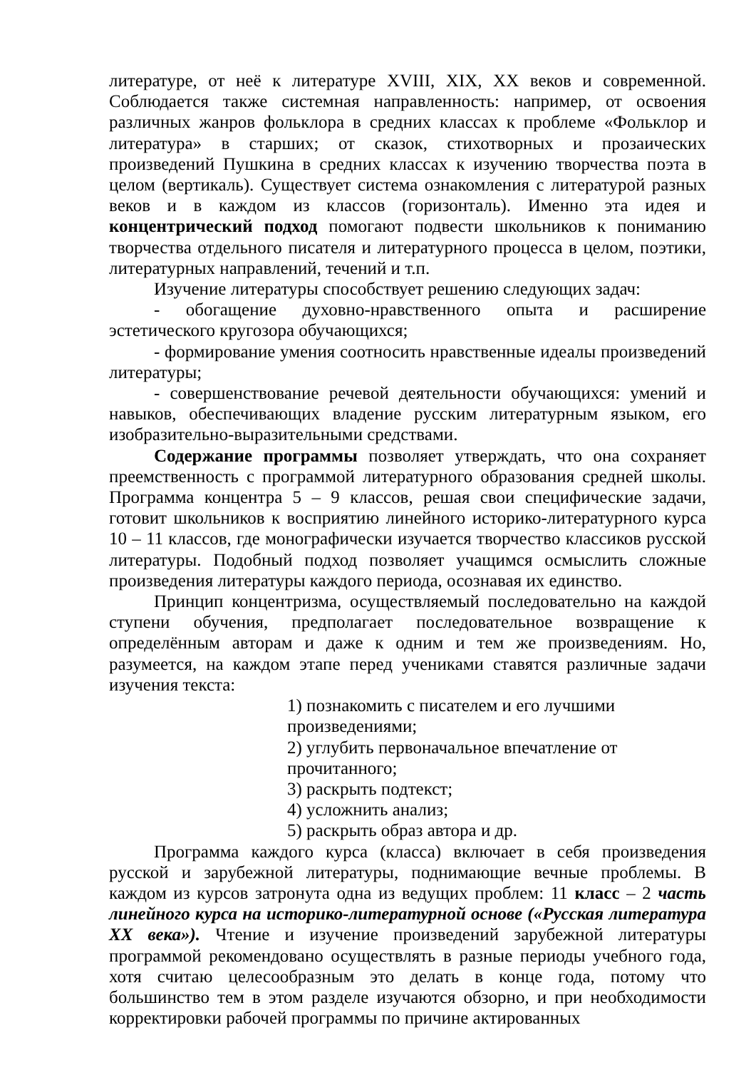литературе, от неё к литературе XVIII, XIX, XX веков и современной. Соблюдается также системная направленность: например, от освоения различных жанров фольклора в средних классах к проблеме «Фольклор и литература» в старших; от сказок, стихотворных и прозаических произведений Пушкина в средних классах к изучению творчества поэта в целом (вертикаль). Существует система ознакомления с литературой разных веков и в каждом из классов (горизонталь). Именно эта идея и концентрический подход помогают подвести школьников к пониманию творчества отдельного писателя и литературного процесса в целом, поэтики, литературных направлений, течений и т.п.
Изучение литературы способствует решению следующих задач:
- обогащение духовно-нравственного опыта и расширение эстетического кругозора обучающихся;
- формирование умения соотносить нравственные идеалы произведений литературы;
- совершенствование речевой деятельности обучающихся: умений и навыков, обеспечивающих владение русским литературным языком, его изобразительно-выразительными средствами.
Содержание программы позволяет утверждать, что она сохраняет преемственность с программой литературного образования средней школы. Программа концентра 5 – 9 классов, решая свои специфические задачи, готовит школьников к восприятию линейного историко-литературного курса 10 – 11 классов, где монографически изучается творчество классиков русской литературы. Подобный подход позволяет учащимся осмыслить сложные произведения литературы каждого периода, осознавая их единство.
Принцип концентризма, осуществляемый последовательно на каждой ступени обучения, предполагает последовательное возвращение к определённым авторам и даже к одним и тем же произведениям. Но, разумеется, на каждом этапе перед учениками ставятся различные задачи изучения текста:
1) познакомить с писателем и его лучшими произведениями;
2) углубить первоначальное впечатление от прочитанного;
3) раскрыть подтекст;
4) усложнить анализ;
5) раскрыть образ автора и др.
Программа каждого курса (класса) включает в себя произведения русской и зарубежной литературы, поднимающие вечные проблемы. В каждом из курсов затронута одна из ведущих проблем: 11 класс – 2 часть линейного курса на историко-литературной основе («Русская литература XX века»). Чтение и изучение произведений зарубежной литературы программой рекомендовано осуществлять в разные периоды учебного года, хотя считаю целесообразным это делать в конце года, потому что большинство тем в этом разделе изучаются обзорно, и при необходимости корректировки рабочей программы по причине актированных